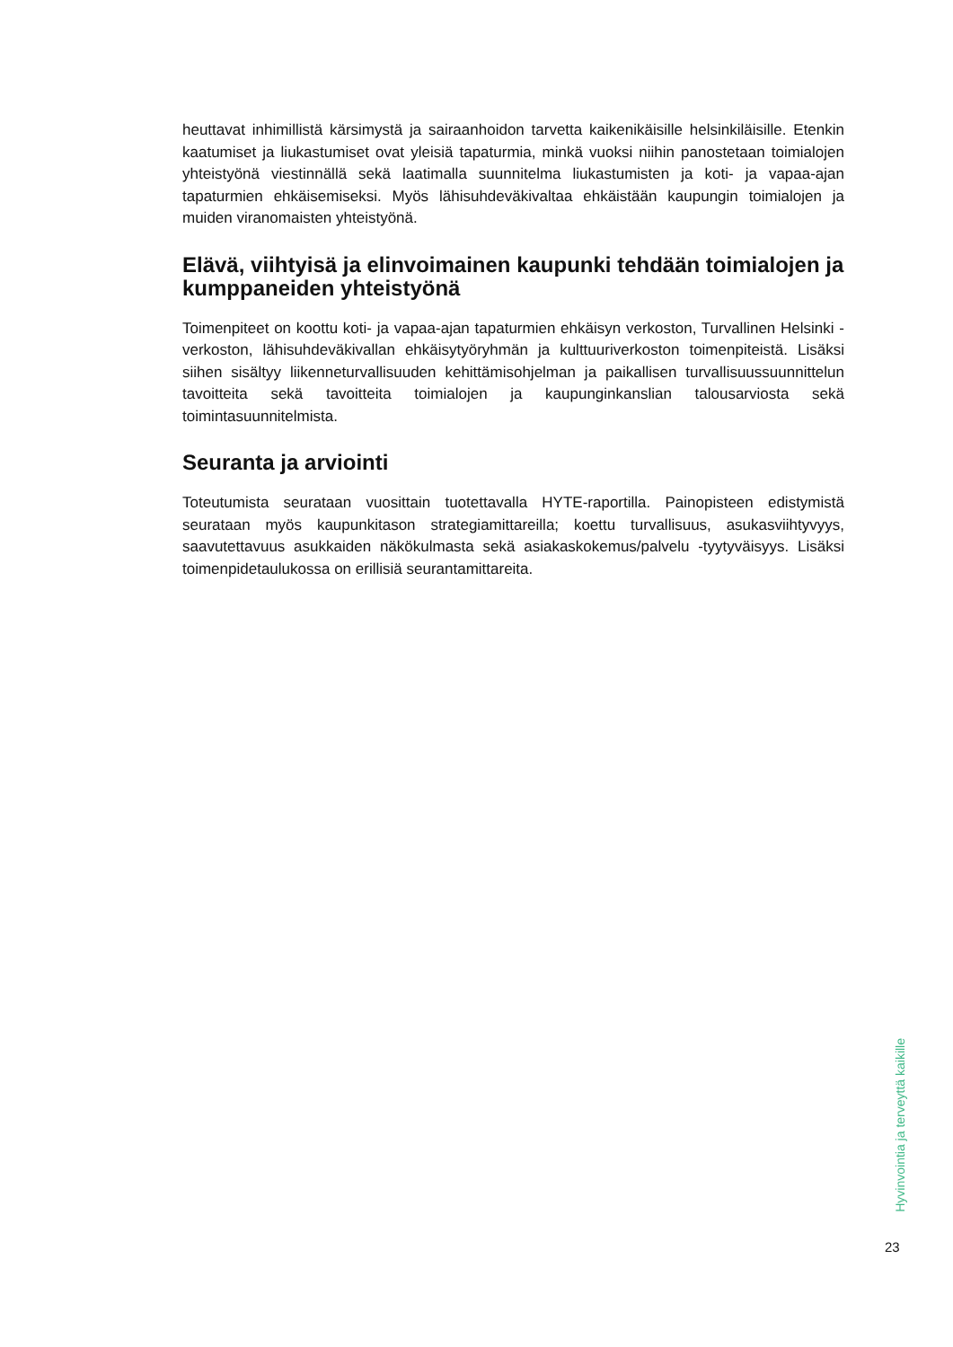heuttavat inhimillistä kärsimystä ja sairaanhoidon tarvetta kaikenikäisille helsinkiläisille. Etenkin kaatumiset ja liukastumiset ovat yleisiä tapaturmia, minkä vuoksi niihin panostetaan toimialojen yhteistyönä viestinnällä sekä laatimalla suunnitelma liukastumisten ja koti- ja vapaa-ajan tapaturmien ehkäisemiseksi. Myös lähisuhdeväkivaltaa ehkäistään kaupungin toimialojen ja muiden viranomaisten yhteistyönä.
Elävä, viihtyisä ja elinvoimainen kaupunki tehdään toimialojen ja kumppaneiden yhteistyönä
Toimenpiteet on koottu koti- ja vapaa-ajan tapaturmien ehkäisyn verkoston, Turvallinen Helsinki -verkoston, lähisuhdeväkivallan ehkäisytyöryhmän ja kulttuuriverkoston toimenpiteistä. Lisäksi siihen sisältyy liikenneturvallisuuden kehittämisohjelman ja paikallisen turvallisuussuunnittelun tavoitteita sekä tavoitteita toimialojen ja kaupunginkanslian talousarviosta sekä toimintasuunnitelmista.
Seuranta ja arviointi
Toteutumista seurataan vuosittain tuotettavalla HYTE-raportilla. Painopisteen edistymistä seurataan myös kaupunkitason strategiamittareilla; koettu turvallisuus, asukasviihtyvyys, saavutettavuus asukkaiden näkökulmasta sekä asiakaskokemus/palvelu -tyytyväisyys. Lisäksi toimenpidetaulukossa on erillisiä seurantamittareita.
Hyvinvointia ja terveyttä kaikille
23